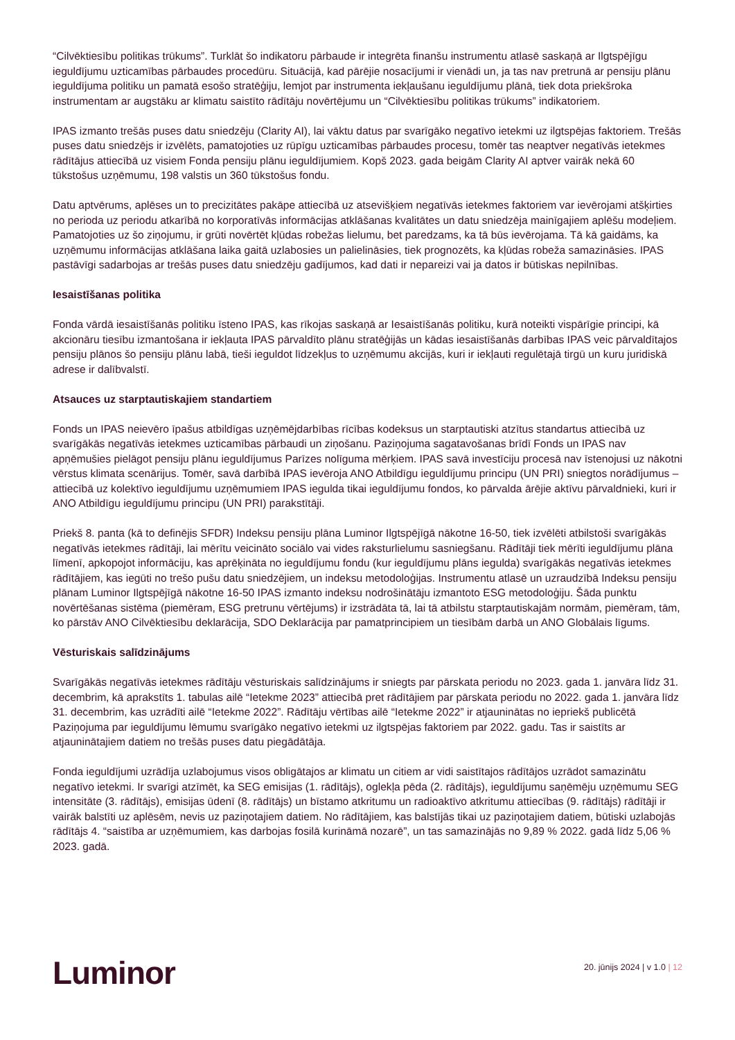“Cilvēktiesību politikas trūkums”. Turklāt šo indikatoru pārbaude ir integrēta finanšu instrumentu atlasē saskaņā ar Ilgtspējīgu ieguldījumu uzticamības pārbaudes procedūru. Situācijā, kad pārējie nosacījumi ir vienādi un, ja tas nav pretrunā ar pensiju plānu ieguldījuma politiku un pamatā esošo stratēģiju, lemjot par instrumenta iekļaušanu ieguldījumu plānā, tiek dota priekšroka instrumentam ar augstāku ar klimatu saistīto rādītāju novērtējumu un “Cilvēktiesību politikas trūkums” indikatoriem.
IPAS izmanto trešās puses datu sniedzēju (Clarity AI), lai vāktu datus par svarīgāko negatīvo ietekmi uz ilgtspējas faktoriem. Trešās puses datu sniedzējs ir izvēlēts, pamatojoties uz rūpīgu uzticamības pārbaudes procesu, tomēr tas neaptver negatīvās ietekmes rādītājus attiecībā uz visiem Fonda pensiju plānu ieguldījumiem. Kopš 2023. gada beigām Clarity AI aptver vairāk nekā 60 tūkstošus uzņēmumu, 198 valstis un 360 tūkstošus fondu.
Datu aptvērums, aplēses un to precizitātes pakāpe attiecībā uz atsevišķiem negatīvās ietekmes faktoriem var ievērojami atšķirties no perioda uz periodu atkarībā no korporatīvās informācijas atklāšanas kvalitātes un datu sniedzēja mainīgajiem aplēšu modeļiem. Pamatojoties uz šo ziņojumu, ir grūti novērtēt kļūdas robežas lielumu, bet paredzams, ka tā būs ievērojama. Tā kā gaidāms, ka uzņēmumu informācijas atklāšana laika gaitā uzlabosies un palielināsies, tiek prognozēts, ka kļūdas robeža samazināsies. IPAS pastāvīgi sadarbojas ar trešās puses datu sniedzēju gadījumos, kad dati ir nepareizi vai ja datos ir būtiskas nepilnības.
Iesaistīšanas politika
Fonda vārdā iesaistīšanās politiku īsteno IPAS, kas rīkojas saskaņā ar Iesaistīšanās politiku, kurā noteikti vispārīgie principi, kā akcionāru tiesību izmantošana ir iekļauta IPAS pārvaldīto plānu stratēģijās un kādas iesaistīšanās darbības IPAS veic pārvaldītajos pensiju plānos šo pensiju plānu labā, tieši ieguldot līdzekļus to uzņēmumu akcijās, kuri ir iekļauti regulētajā tirgū un kuru juridiskā adrese ir dalībvalstī.
Atsauces uz starptautiskajiem standartiem
Fonds un IPAS neievēro īpašus atbildīgas uzņēmējdarbības rīcības kodeksus un starptautiski atzītus standartus attiecībā uz svarīgākās negatīvās ietekmes uzticamības pārbaudi un ziņošanu. Paziņojuma sagatavošanas brīdī Fonds un IPAS nav apņēmušies pielāgot pensiju plānu ieguldījumus Parīzes nolīguma mērķiem. IPAS savā investīciju procesā nav īstenojusi uz nākotni vērstus klimata scenārijus. Tomēr, savā darbībā IPAS ievēroja ANO Atbildīgu ieguldījumu principu (UN PRI) sniegtos norādījumus – attiecībā uz kolektīvo ieguldījumu uzņēmumiem IPAS iegulda tikai ieguldījumu fondos, ko pārvalda ārējie aktīvu pārvaldnieki, kuri ir ANO Atbildīgu ieguldījumu principu (UN PRI) parakstītāji.
Priekš 8. panta (kā to definējis SFDR) Indeksu pensiju plāna Luminor Ilgtspējīgā nākotne 16-50, tiek izvēlēti atbilstoši svarīgākās negatīvās ietekmes rādītāji, lai mērītu veicināto sociālo vai vides raksturlielumu sasniegšanu. Rādītāji tiek mērīti ieguldījumu plāna līmenī, apkopojot informāciju, kas aprēķināta no ieguldījumu fondu (kur ieguldījumu plāns iegulda) svarīgākās negatīvās ietekmes rādītājiem, kas iegūti no trešo pušu datu sniedzējiem, un indeksu metodoloģijas. Instrumentu atlasē un uzraudzībā Indeksu pensiju plānam Luminor Ilgtspējīgā nākotne 16-50 IPAS izmanto indeksu nodrošinātāju izmantoto ESG metodoloģiju. Šāda punktu novērtēšanas sistēma (piemēram, ESG pretrunu vērtējums) ir izstrādāta tā, lai tā atbilstu starptautiskajām normām, piemēram, tām, ko pārstāv ANO Cilvēktiesību deklarācija, SDO Deklarācija par pamatprincipiem un tiesībām darbā un ANO Globālais līgums.
Vēsturiskais salīdzinājums
Svarīgākās negatīvās ietekmes rādītāju vēsturiskais salīdzinājums ir sniegts par pārskata periodu no 2023. gada 1. janvāra līdz 31. decembrim, kā aprakstīts 1. tabulas ailē “Ietekme 2023” attiecībā pret rādītājiem par pārskata periodu no 2022. gada 1. janvāra līdz 31. decembrim, kas uzrādīti ailē “Ietekme 2022”. Rādītāju vērtības ailē “Ietekme 2022” ir atjauninātas no iepriekš publicētā Paziņojuma par ieguldījumu lēmumu svarīgāko negatīvo ietekmi uz ilgtspējas faktoriem par 2022. gadu. Tas ir saistīts ar atjauninātajiem datiem no trešās puses datu piegādātāja.
Fonda ieguldījumi uzrādīja uzlabojumus visos obligātajos ar klimatu un citiem ar vidi saistītajos rādītājos uzrādot samazinātu negatīvo ietekmi. Ir svarīgi atzīmēt, ka SEG emisijas (1. rādītājs), oglekļa pēda (2. rādītājs), ieguldījumu saņēmēju uzņēmumu SEG intensitāte (3. rādītājs), emisijas ūdenī (8. rādītājs) un bīstamo atkritumu un radioaktīvo atkritumu attiecības (9. rādītājs) rādītāji ir vairāk balstīti uz aplēsēm, nevis uz paziņotajiem datiem. No rādītājiem, kas balstījās tikai uz paziņotajiem datiem, būtiski uzlabojās rādītājs 4. “saistība ar uzņēmumiem, kas darbojas fosilā kurināmā nozarē”, un tas samazinājās no 9,89 % 2022. gadā līdz 5,06 % 2023. gadā.
Luminor
20. jūnijs 2024 | v 1.0 | 12